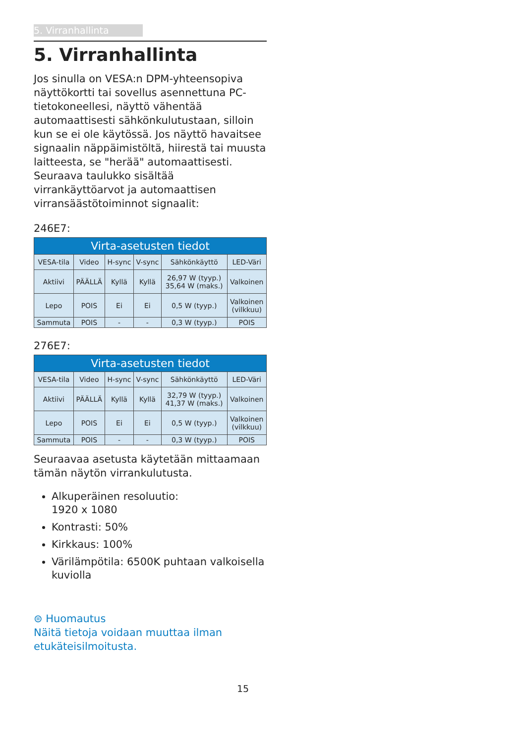5. Virranhallinta
5. Virranhallinta
Jos sinulla on VESA:n DPM-yhteensopiva näyttökortti tai sovellus asennettuna PC-tietokoneellesi, näyttö vähentää automaattisesti sähkönkulutustaan, silloin kun se ei ole käytössä. Jos näyttö havaitsee signaalin näppäimistöltä, hiirestä tai muusta laitteesta, se "herää" automaattisesti. Seuraava taulukko sisältää virrankäyttöarvot ja automaattisen virransäästötoiminnot signaalit:
246E7:
| Virta-asetusten tiedot | | | | | |
| --- | --- | --- | --- | --- | --- |
| VESA-tila | Video | H-sync | V-sync | Sähkönkäyttö | LED-Väri |
| Aktiivi | PÄÄLLÄ | Kyllä | Kyllä | 26,97 W (tyyp.) 35,64 W (maks.) | Valkoinen |
| Lepo | POIS | Ei | Ei | 0,5 W (tyyp.) | Valkoinen (vilkkuu) |
| Sammuta | POIS | - | - | 0,3 W (tyyp.) | POIS |
276E7:
| Virta-asetusten tiedot | | | | | |
| --- | --- | --- | --- | --- | --- |
| VESA-tila | Video | H-sync | V-sync | Sähkönkäyttö | LED-Väri |
| Aktiivi | PÄÄLLÄ | Kyllä | Kyllä | 32,79 W (tyyp.) 41,37 W (maks.) | Valkoinen |
| Lepo | POIS | Ei | Ei | 0,5 W (tyyp.) | Valkoinen (vilkkuu) |
| Sammuta | POIS | - | - | 0,3 W (tyyp.) | POIS |
Seuraavaa asetusta käytetään mittaamaan tämän näytön virrankulutusta.
Alkuperäinen resoluutio:
1920 x 1080
Kontrasti: 50%
Kirkkaus: 100%
Värilämpötila: 6500K puhtaan valkoisella kuviolla
⊜ Huomautus
Näitä tietoja voidaan muuttaa ilman etukäteisilmoitusta.
15